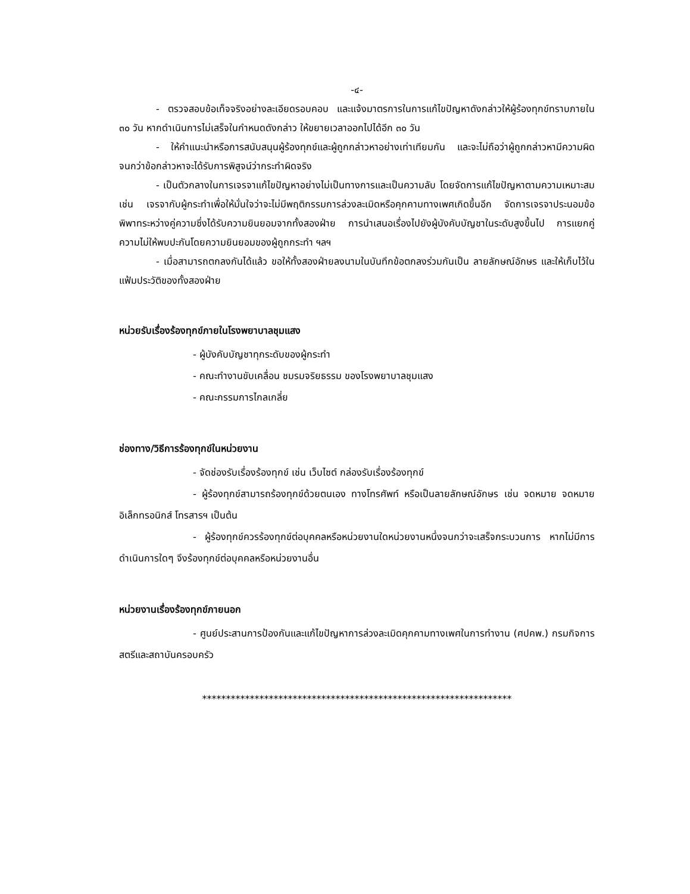-๔-
- ตรวจสอบข้อเท็จจริงอย่างละเอียดรอบคอบ และแจ้งมาตรการในการแก้ไขปัญหาดังกล่าวให้ผู้ร้องทุกข์ทราบภายใน ๓๐ วัน หากดำเนินการไม่เสร็จในกำหนดดังกล่าว ให้ขยายเวลาออกไปได้อีก ๓๐ วัน
- ให้คำแนะนำหรือการสนับสนุนผู้ร้องทุกข์และผู้ถูกกล่าวหาอย่างเท่าเทียมกัน และจะไม่ถือว่าผู้ถูกกล่าวหามีความผิด จนกว่าข้อกล่าวหาจะได้รับการพิสูจน์ว่ากระทำผิดจริง
- เป็นตัวกลางในการเจรจาแก้ไขปัญหาอย่างไม่เป็นทางการและเป็นความลับ โดยจัดการแก้ไขปัญหาตามความเหมาะสมเช่น เจรจากับผู้กระทำเพื่อให้มั่นใจว่าจะไม่มีพฤติกรรมการล่วงละเมิดหรือคุกคามทางเพศเกิดขึ้นอีก จัดการเจรจาประนอมข้อพิพาทระหว่างคู่ความซึ่งได้รับความยินยอมจากทั้งสองฝ่าย การนำเสนอเรื่องไปยังผู้บังคับบัญชาในระดับสูงขึ้นไป การแยกคู่ความไม่ให้พบปะกันโดยความยินยอมของผู้ถูกกระทำ ฯลฯ
- เมื่อสามารถตกลงกันได้แล้ว ขอให้ทั้งสองฝ่ายลงนามในบันทึกข้อตกลงร่วมกันเป็น ลายลักษณ์อักษร และให้เก็บไว้ในแฟ้มประวัติของทั้งสองฝ่าย
หน่วยรับเรื่องร้องทุกข์ภายในโรงพยาบาลชุมแสง
- ผู้บังคับบัญชาทุกระดับของผู้กระทำ
- คณะทำงานขับเคลื่อน ชมรมจริยธรรม ของโรงพยาบาลชุมแสง
- คณะกรรมการไกลเกลี่ย
ช่องทาง/วิธีการร้องทุกข์ในหน่วยงาน
- จัดช่องรับเรื่องร้องทุกข์ เช่น เว็บไซต์ กล่องรับเรื่องร้องทุกข์
- ผู้ร้องทุกข์สามารถร้องทุกข์ด้วยตนเอง ทางโทรศัพท์ หรือเป็นลายลักษณ์อักษร เช่น จดหมาย จดหมายอิเล็กทรอนิกส์ โทรสารฯ เป็นต้น
- ผู้ร้องทุกข์ควรร้องทุกข์ต่อบุคคลหรือหน่วยงานใดหน่วยงานหนึ่งจนกว่าจะเสร็จกระบวนการ หากไม่มีการดำเนินการใดๆ จึงร้องทุกข์ต่อบุคคลหรือหน่วยงานอื่น
หน่วยงานเรื่องร้องทุกข์ภายนอก
- ศูนย์ประสานการป้องกันและแก้ไขปัญหาการล่วงละเมิดคุกคามทางเพศในการทำงาน (ศปคพ.) กรมกิจการสตรีและสถาบันครอบครัว
*****************************************************************